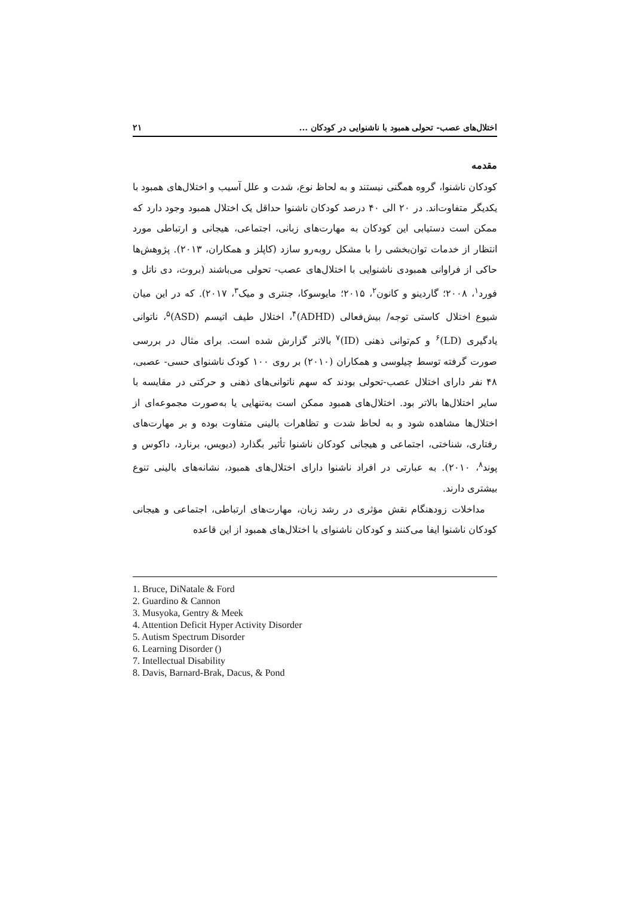اختلال‌های عصب- تحولی همبود با ناشنوایی در کودکان ... ۲۱
مقدمه
کودکان ناشنوا، گروه همگنی نیستند و به لحاظ نوع، شدت و علل آسیب و اختلال‌های همبود با یکدیگر متفاوت‌اند. در ۲۰ الی ۴۰ درصد کودکان ناشنوا حداقل یک اختلال همبود وجود دارد که ممکن است دستیابی این کودکان به مهارت‌های زبانی، اجتماعی، هیجانی و ارتباطی مورد انتظار از خدمات توان‌بخشی را با مشکل روبه‌رو سازد (کاپلز و همکاران، ۲۰۱۳). پژوهش‌ها حاکی از فراوانی همبودی ناشنوایی با اختلال‌های عصب- تحولی می‌باشند (بروث، دی ناتل و فورد<sup>۱</sup>، ۲۰۰۸؛ گاردینو و کانون<sup>۲</sup>، ۲۰۱۵؛ مایوسوکا، جنتری و میک<sup>۳</sup>، ۲۰۱۷). که در این میان شیوع اختلال کاستی توجه/ بیش‌فعالی (ADHD)<sup>۴</sup>، اختلال طیف اتیسم (ASD)<sup>۵</sup>، ناتوانی یادگیری (LD)<sup>۶</sup> و کم‌توانی ذهنی (ID)<sup>۷</sup> بالاتر گزارش شده است. برای مثال در بررسی صورت گرفته توسط چیلوسی و همکاران (۲۰۱۰) بر روی ۱۰۰ کودک ناشنوای حسی- عصبی، ۴۸ نفر دارای اختلال عصب-تحولی بودند که سهم ناتوانی‌های ذهنی و حرکتی در مقایسه با سایر اختلال‌ها بالاتر بود. اختلال‌های همبود ممکن است به‌تنهایی یا به‌صورت مجموعه‌ای از اختلال‌ها مشاهده شود و به لحاظ شدت و تظاهرات بالینی متفاوت بوده و بر مهارت‌های رفتاری، شناختی، اجتماعی و هیجانی کودکان ناشنوا تأثیر بگذارد (دیویس، برنارد، داکوس و پوند<sup>۸</sup>، ۲۰۱۰). به عبارتی در افراد ناشنوا دارای اختلال‌های همبود، نشانه‌های بالینی تنوع بیشتری دارند.
مداخلات زودهنگام نقش مؤثری در رشد زبان، مهارت‌های ارتباطی، اجتماعی و هیجانی کودکان ناشنوا ایفا می‌کنند و کودکان ناشنوای با اختلال‌های همبود از این قاعده
1. Bruce, DiNatale & Ford
2. Guardino & Cannon
3. Musyoka, Gentry & Meek
4. Attention Deficit Hyper Activity Disorder
5. Autism Spectrum Disorder
6. Learning Disorder ()
7. Intellectual Disability
8. Davis, Barnard-Brak, Dacus, & Pond